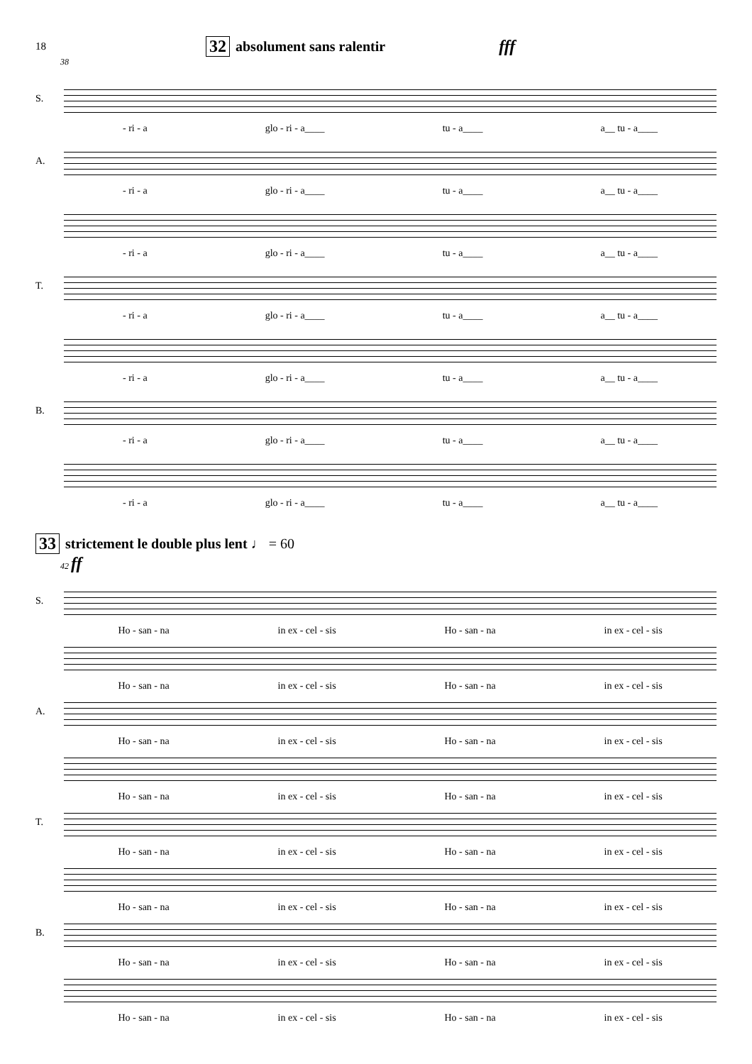18 32 absolument sans ralentir fff
38
S.
- ri - a glo - ri - a____ tu - a____ a__ tu - a____
A.
- ri - a glo - ri - a____ tu - a____ a__ tu - a____
- ri - a glo - ri - a____ tu - a____ a__ tu - a____
T.
- ri - a glo - ri - a____ tu - a____ a__ tu - a____
- ri - a glo - ri - a____ tu - a____ a__ tu - a____
B.
- ri - a glo - ri - a____ tu - a____ a__ tu - a____
- ri - a glo - ri - a____ tu - a____ a__ tu - a____
33 strictement le double plus lent ♩ = 60
42 ff
S.
Ho - san - na in ex - cel - sis Ho - san - na in ex - cel - sis
Ho - san - na in ex - cel - sis Ho - san - na in ex - cel - sis
A.
Ho - san - na in ex - cel - sis Ho - san - na in ex - cel - sis
Ho - san - na in ex - cel - sis Ho - san - na in ex - cel - sis
T.
Ho - san - na in ex - cel - sis Ho - san - na in ex - cel - sis
Ho - san - na in ex - cel - sis Ho - san - na in ex - cel - sis
B.
Ho - san - na in ex - cel - sis Ho - san - na in ex - cel - sis
Ho - san - na in ex - cel - sis Ho - san - na in ex - cel - sis